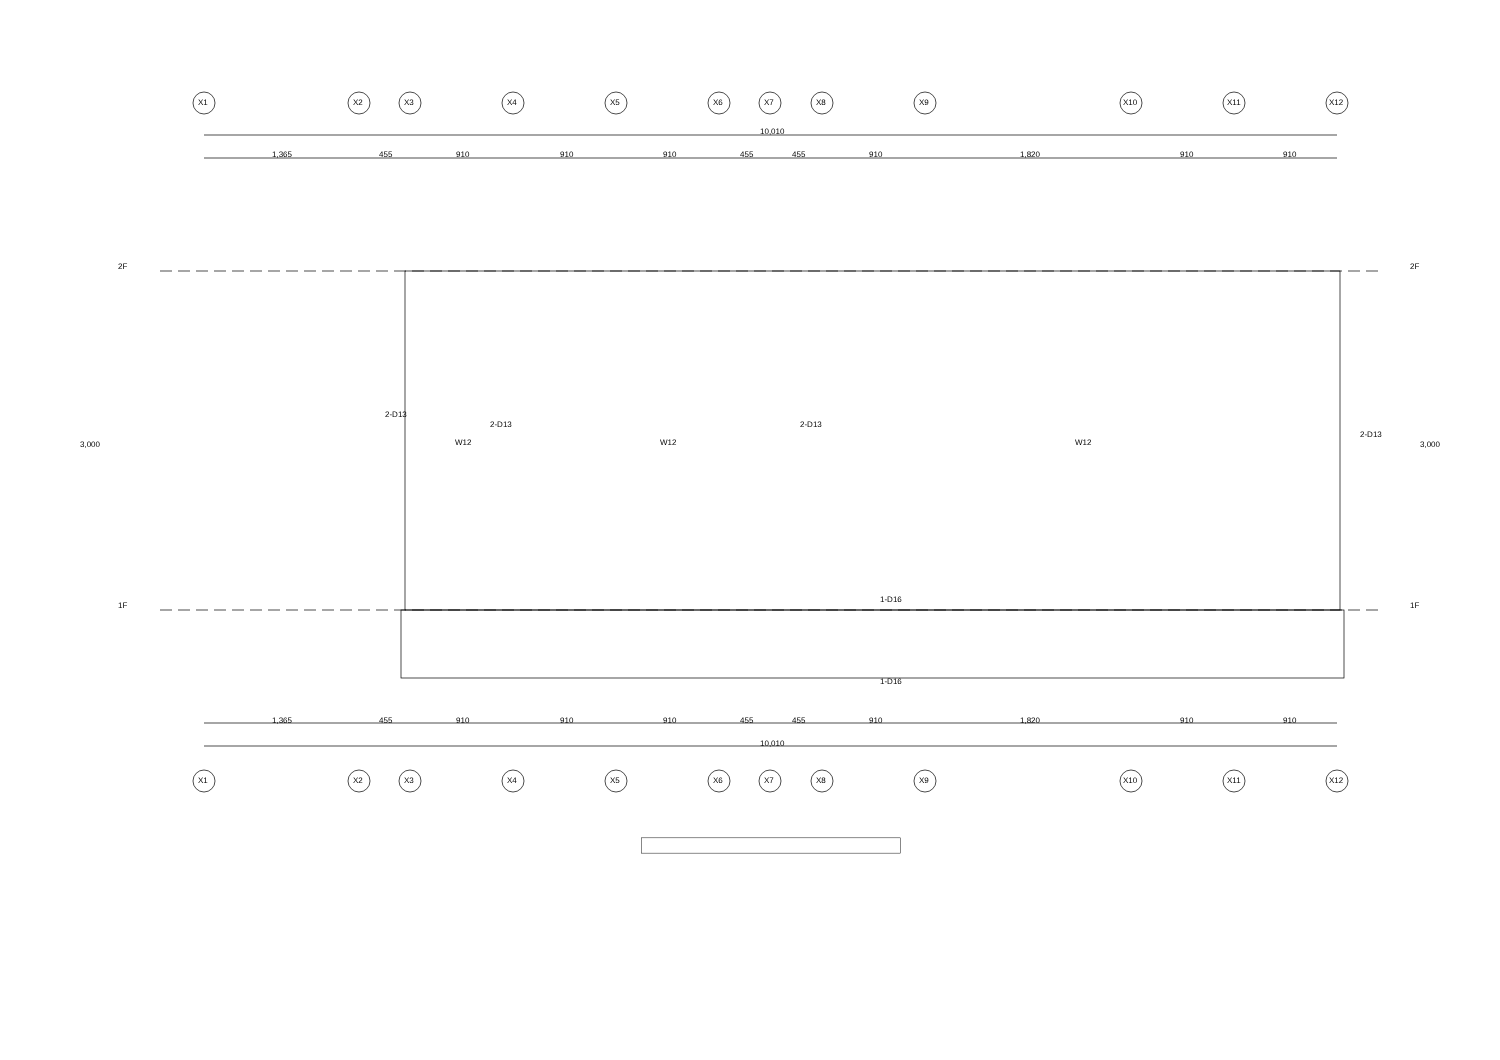10,010
1,365 455 910 910 910 455 455 910 1,820 910 910
2F
1F
2F
1F
3,000 3,000
W12 W12 W12
2-D13
2-D13 2-D13
2-D13
1-D16
1-D16
1,365 455 910 910 910 455 455 910 1,820 910 910
10,010
X1 X2 X3 X4 X5 X6 X7 X8 X9 X10 X11 X12
X1 X2 X3 X4 X5 X6 X7 X8 X9 X10 X11 X12